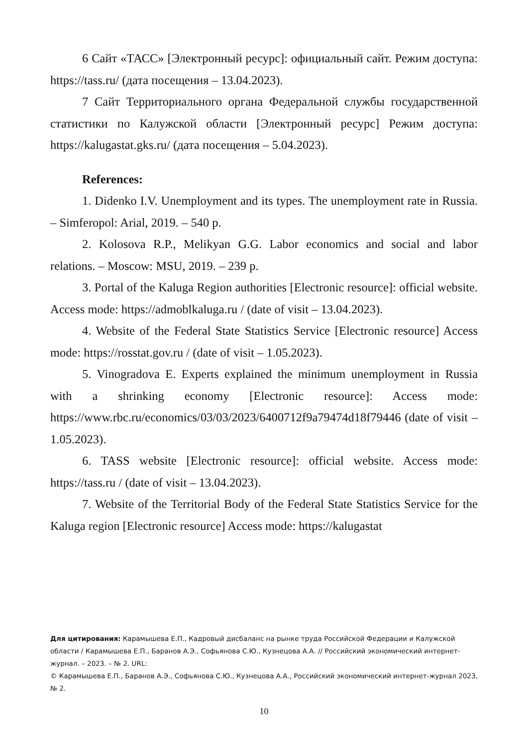6 Сайт «ТАСС» [Электронный ресурс]: официальный сайт. Режим доступа: https://tass.ru/ (дата посещения – 13.04.2023).
7 Сайт Территориального органа Федеральной службы государственной статистики по Калужской области [Электронный ресурс] Режим доступа: https://kalugastat.gks.ru/ (дата посещения – 5.04.2023).
References:
1. Didenko I.V. Unemployment and its types. The unemployment rate in Russia. – Simferopol: Arial, 2019. – 540 p.
2. Kolosova R.P., Melikyan G.G. Labor economics and social and labor relations. – Moscow: MSU, 2019. – 239 p.
3. Portal of the Kaluga Region authorities [Electronic resource]: official website. Access mode: https://admoblkaluga.ru / (date of visit – 13.04.2023).
4. Website of the Federal State Statistics Service [Electronic resource] Access mode: https://rosstat.gov.ru / (date of visit – 1.05.2023).
5. Vinogradova E. Experts explained the minimum unemployment in Russia with a shrinking economy [Electronic resource]: Access mode: https://www.rbc.ru/economics/03/03/2023/6400712f9a79474d18f79446 (date of visit – 1.05.2023).
6. TASS website [Electronic resource]: official website. Access mode: https://tass.ru / (date of visit – 13.04.2023).
7. Website of the Territorial Body of the Federal State Statistics Service for the Kaluga region [Electronic resource] Access mode: https://kalugastat
Для цитирования: Карамышева Е.П., Кадровый дисбаланс на рынке труда Российской Федерации и Калужской области / Карамышева Е.П., Баранов А.Э., Софьянова С.Ю., Кузнецова А.А. // Российский экономический интернет-журнал. – 2023. – № 2. URL:
© Карамышева Е.П., Баранов А.Э., Софьянова С.Ю., Кузнецова А.А., Российский экономический интернет-журнал 2023, № 2.
10